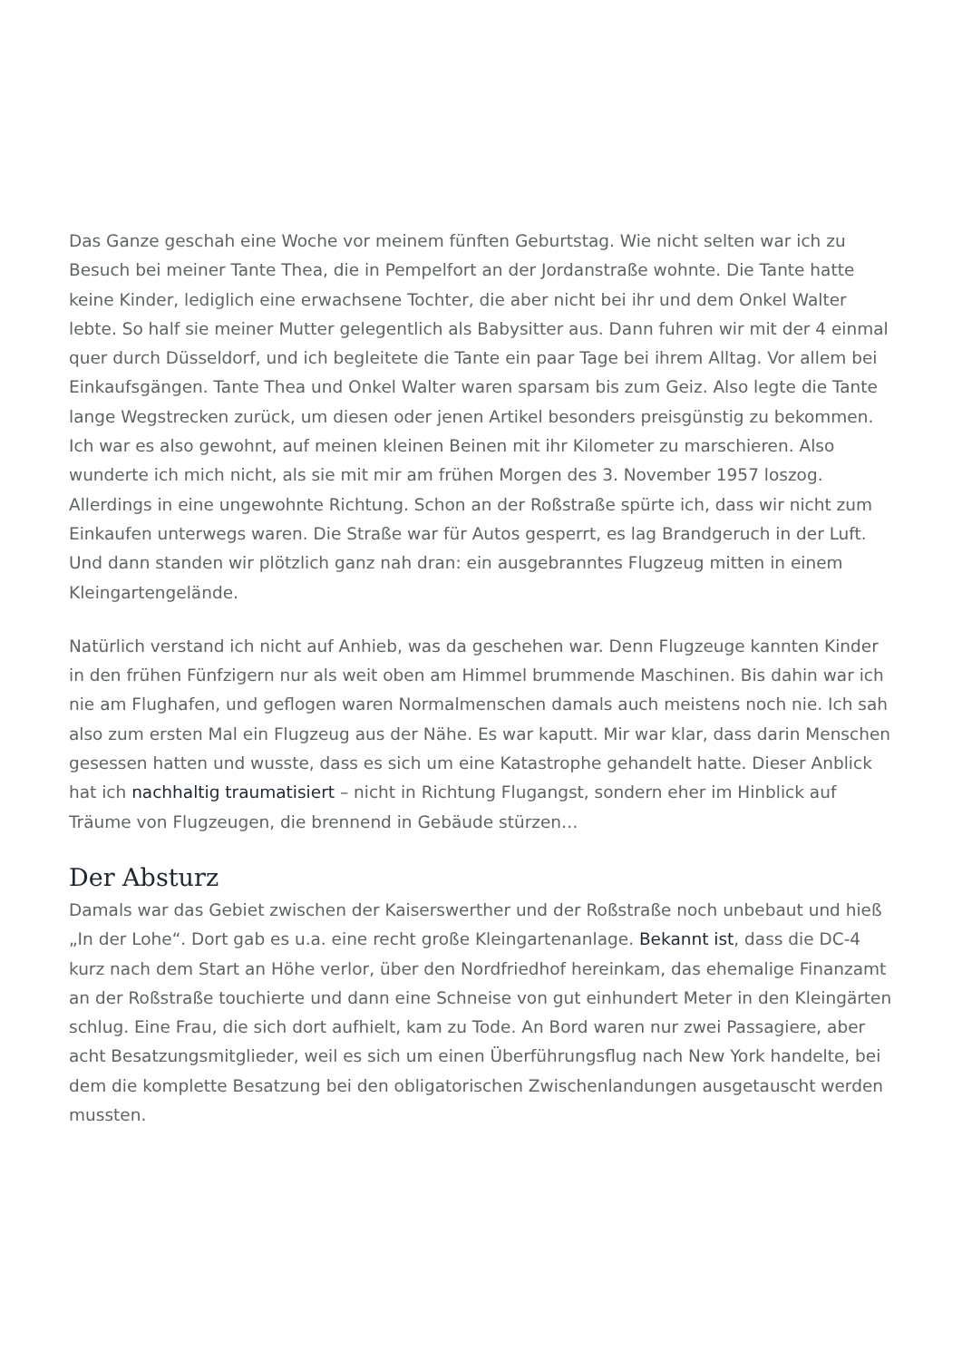Das Ganze geschah eine Woche vor meinem fünften Geburtstag. Wie nicht selten war ich zu Besuch bei meiner Tante Thea, die in Pempelfort an der Jordanstraße wohnte. Die Tante hatte keine Kinder, lediglich eine erwachsene Tochter, die aber nicht bei ihr und dem Onkel Walter lebte. So half sie meiner Mutter gelegentlich als Babysitter aus. Dann fuhren wir mit der 4 einmal quer durch Düsseldorf, und ich begleitete die Tante ein paar Tage bei ihrem Alltag. Vor allem bei Einkaufsgängen. Tante Thea und Onkel Walter waren sparsam bis zum Geiz. Also legte die Tante lange Wegstrecken zurück, um diesen oder jenen Artikel besonders preisgünstig zu bekommen. Ich war es also gewohnt, auf meinen kleinen Beinen mit ihr Kilometer zu marschieren. Also wunderte ich mich nicht, als sie mit mir am frühen Morgen des 3. November 1957 loszog. Allerdings in eine ungewohnte Richtung. Schon an der Roßstraße spürte ich, dass wir nicht zum Einkaufen unterwegs waren. Die Straße war für Autos gesperrt, es lag Brandgeruch in der Luft. Und dann standen wir plötzlich ganz nah dran: ein ausgebranntes Flugzeug mitten in einem Kleingartengelände.
Natürlich verstand ich nicht auf Anhieb, was da geschehen war. Denn Flugzeuge kannten Kinder in den frühen Fünfzigern nur als weit oben am Himmel brummende Maschinen. Bis dahin war ich nie am Flughafen, und geflogen waren Normalmenschen damals auch meistens noch nie. Ich sah also zum ersten Mal ein Flugzeug aus der Nähe. Es war kaputt. Mir war klar, dass darin Menschen gesessen hatten und wusste, dass es sich um eine Katastrophe gehandelt hatte. Dieser Anblick hat ich nachhaltig traumatisiert – nicht in Richtung Flugangst, sondern eher im Hinblick auf Träume von Flugzeugen, die brennend in Gebäude stürzen…
Der Absturz
Damals war das Gebiet zwischen der Kaiserswerther und der Roßstraße noch unbebaut und hieß „In der Lohe“. Dort gab es u.a. eine recht große Kleingartenanlage. Bekannt ist, dass die DC-4 kurz nach dem Start an Höhe verlor, über den Nordfriedhof hereinkam, das ehemalige Finanzamt an der Roßstraße touchierte und dann eine Schneise von gut einhundert Meter in den Kleingärten schlug. Eine Frau, die sich dort aufhielt, kam zu Tode. An Bord waren nur zwei Passagiere, aber acht Besatzungsmitglieder, weil es sich um einen Überführungsflug nach New York handelte, bei dem die komplette Besatzung bei den obligatorischen Zwischenlandungen ausgetauscht werden mussten.